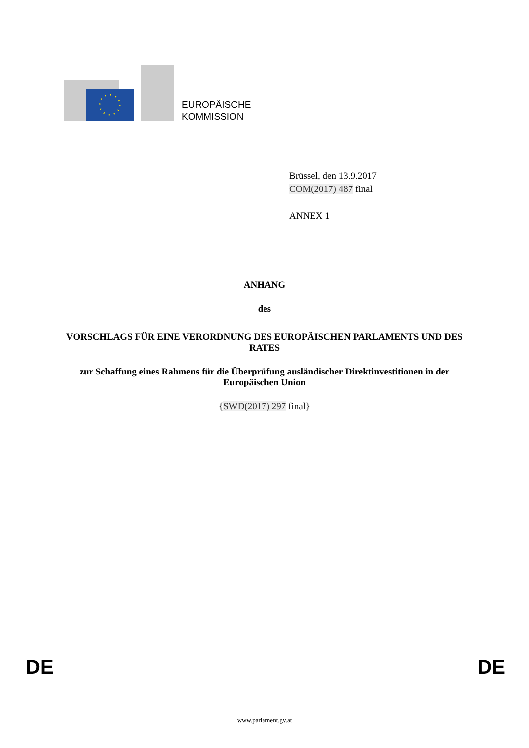EUROPÄISCHE
KOMMISSION
Brüssel, den 13.9.2017
COM(2017) 487 final
ANNEX 1
ANHANG
des
VORSCHLAGS FÜR EINE VERORDNUNG DES EUROPÄISCHEN PARLAMENTS UND DES RATES
zur Schaffung eines Rahmens für die Überprüfung ausländischer Direktinvestitionen in der Europäischen Union
{SWD(2017) 297 final}
DE DE
www.parlament.gv.at